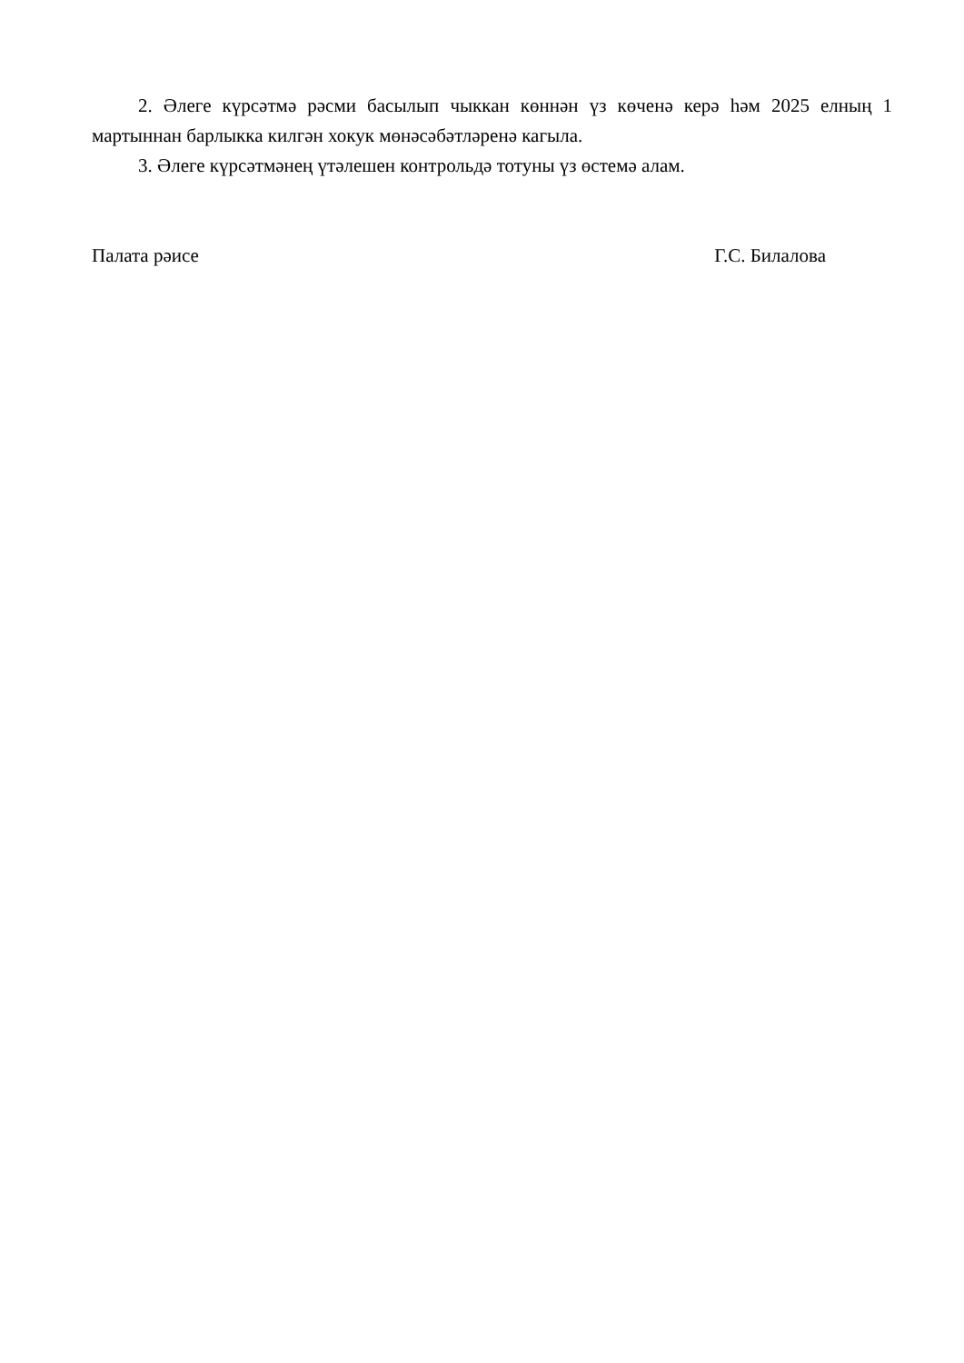2. Әлеге күрсәтмә рәсми басылып чыккан көннән үз көченә керә һәм 2025 елның 1 мартыннан барлыкка килгән хокук мөнәсәбәтләренә кагыла.
3. Әлеге күрсәтмәнең үтәлешен контрольдә тотуны үз өстемә алам.
Палата рәисе Г.С. Билалова